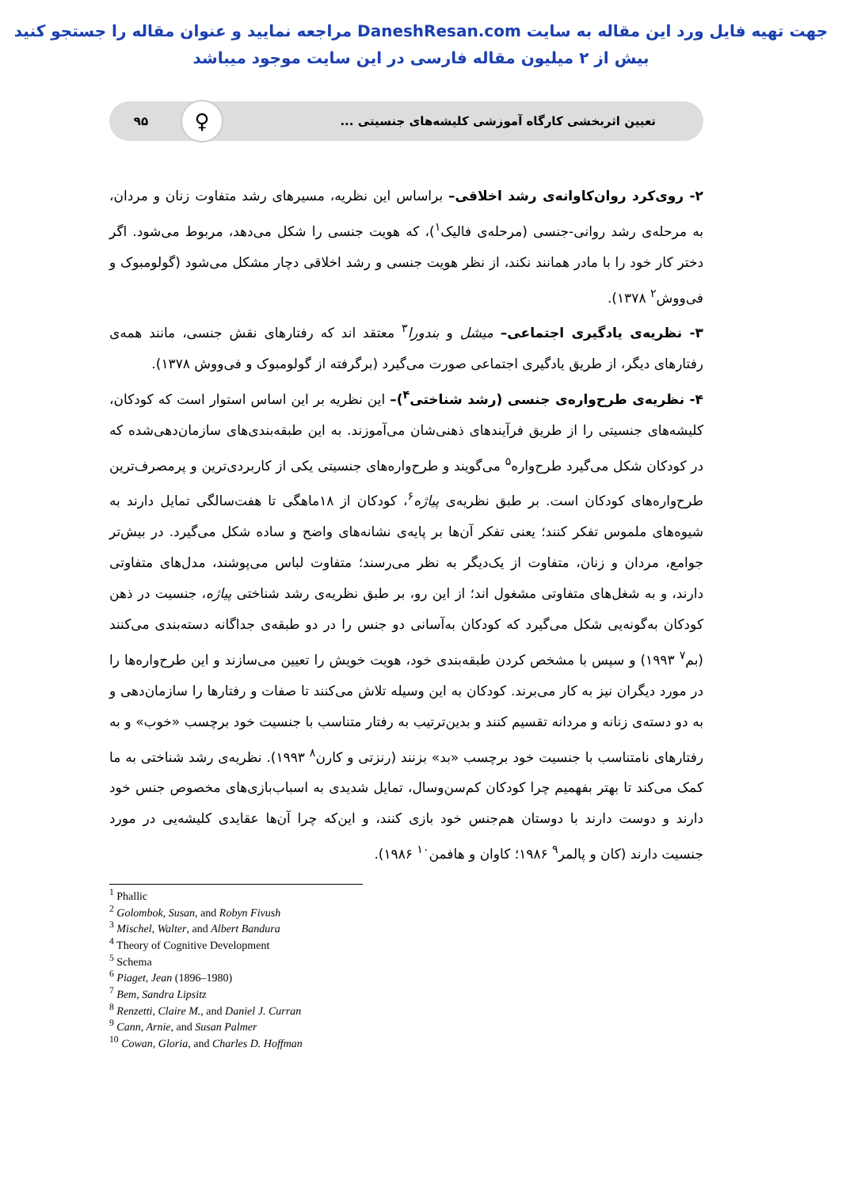جهت تهیه فایل ورد این مقاله به سایت DaneshResan.com مراجعه نمایید و عنوان مقاله را جستجو کنید
بیش از ۲ میلیون مقاله فارسی در این سایت موجود میباشد
تعیین اثربخشی کارگاه آموزشی کلیشه‌های جنسیتی ...
♀
۹۵
۲- روی‌کرد روان‌کاوانه‌ی رشد اخلاقی– براساس این نظریه، مسیرهای رشد متفاوت زنان و مردان، به مرحله‌ی رشد روانی-جنسی (مرحله‌ی فالیک<sup>۱</sup>)، که هویت جنسی را شکل می‌دهد، مربوط می‌شود. اگر دختر کار خود را با مادر همانند نکند، از نظر هویت جنسی و رشد اخلاقی دچار مشکل می‌شود (گولومبوک و فی‌ووش<sup>۲</sup> ۱۳۷۸).
۳- نظریه‌ی یادگیری اجتماعی– میشل و بندورا<sup>۳</sup> معتقد اند که رفتارهای نقش جنسی، مانند همه‌ی رفتارهای دیگر، از طریق یادگیری اجتماعی صورت می‌گیرد (برگرفته از گولومبوک و فی‌ووش ۱۳۷۸).
۴- نظریه‌ی طرح‌واره‌ی جنسی (رشد شناختی<sup>۴</sup>)– این نظریه بر این اساس استوار است که کودکان، کلیشه‌های جنسیتی را از طریق فرآیندهای ذهنی‌شان می‌آموزند. به این طبقه‌بندی‌های سازمان‌دهی‌شده که در کودکان شکل می‌گیرد طرح‌واره<sup>۵</sup> می‌گویند و طرح‌واره‌های جنسیتی یکی از کاربردی‌ترین و پرمصرف‌ترین طرح‌واره‌های کودکان است. بر طبق نظریه‌ی پیاژه<sup>۶</sup>، کودکان از ۱۸ماهگی تا هفت‌سالگی تمایل دارند به شیوه‌های ملموس تفکر کنند؛ یعنی تفکر آن‌ها بر پایه‌ی نشانه‌های واضح و ساده شکل می‌گیرد. در بیش‌تر جوامع، مردان و زنان، متفاوت از یک‌دیگر به نظر می‌رسند؛ متفاوت لباس می‌پوشند، مدل‌های متفاوتی دارند، و به شغل‌های متفاوتی مشغول اند؛ از این رو، بر طبق نظریه‌ی رشد شناختی پیاژه، جنسیت در ذهن کودکان به‌گونه‌یی شکل می‌گیرد که کودکان به‌آسانی دو جنس را در دو طبقه‌ی جداگانه دسته‌بندی می‌کنند (بم<sup>۷</sup> ۱۹۹۳) و سپس با مشخص کردن طبقه‌بندی خود، هویت خویش را تعیین می‌سازند و این طرح‌واره‌ها را در مورد دیگران نیز به کار می‌برند. کودکان به این وسیله تلاش می‌کنند تا صفات و رفتارها را سازمان‌دهی و به دو دسته‌ی زنانه و مردانه تقسیم کنند و بدین‌ترتیب به رفتار متناسب با جنسیت خود برچسب «خوب» و به رفتارهای نامتناسب با جنسیت خود برچسب «بد» بزنند (رنزتی و کارن<sup>۸</sup> ۱۹۹۳). نظریه‌ی رشد شناختی به ما کمک می‌کند تا بهتر بفهمیم چرا کودکان کم‌سن‌وسال، تمایل شدیدی به اسباب‌بازی‌های مخصوص جنس خود دارند و دوست دارند با دوستان هم‌جنس خود بازی کنند، و این‌که چرا آن‌ها عقایدی کلیشه‌یی در مورد جنسیت دارند (کان و پالمر<sup>۹</sup> ۱۹۸۶؛ کاوان و هافمن<sup>۱۰</sup> ۱۹۸۶).
<sup>1</sup> Phallic
<sup>2</sup> Golombok, Susan, and Robyn Fivush
<sup>3</sup> Mischel, Walter, and Albert Bandura
<sup>4</sup> Theory of Cognitive Development
<sup>5</sup> Schema
<sup>6</sup> Piaget, Jean (1896–1980)
<sup>7</sup> Bem, Sandra Lipsitz
<sup>8</sup> Renzetti, Claire M., and Daniel J. Curran
<sup>9</sup> Cann, Arnie, and Susan Palmer
<sup>10</sup> Cowan, Gloria, and Charles D. Hoffman